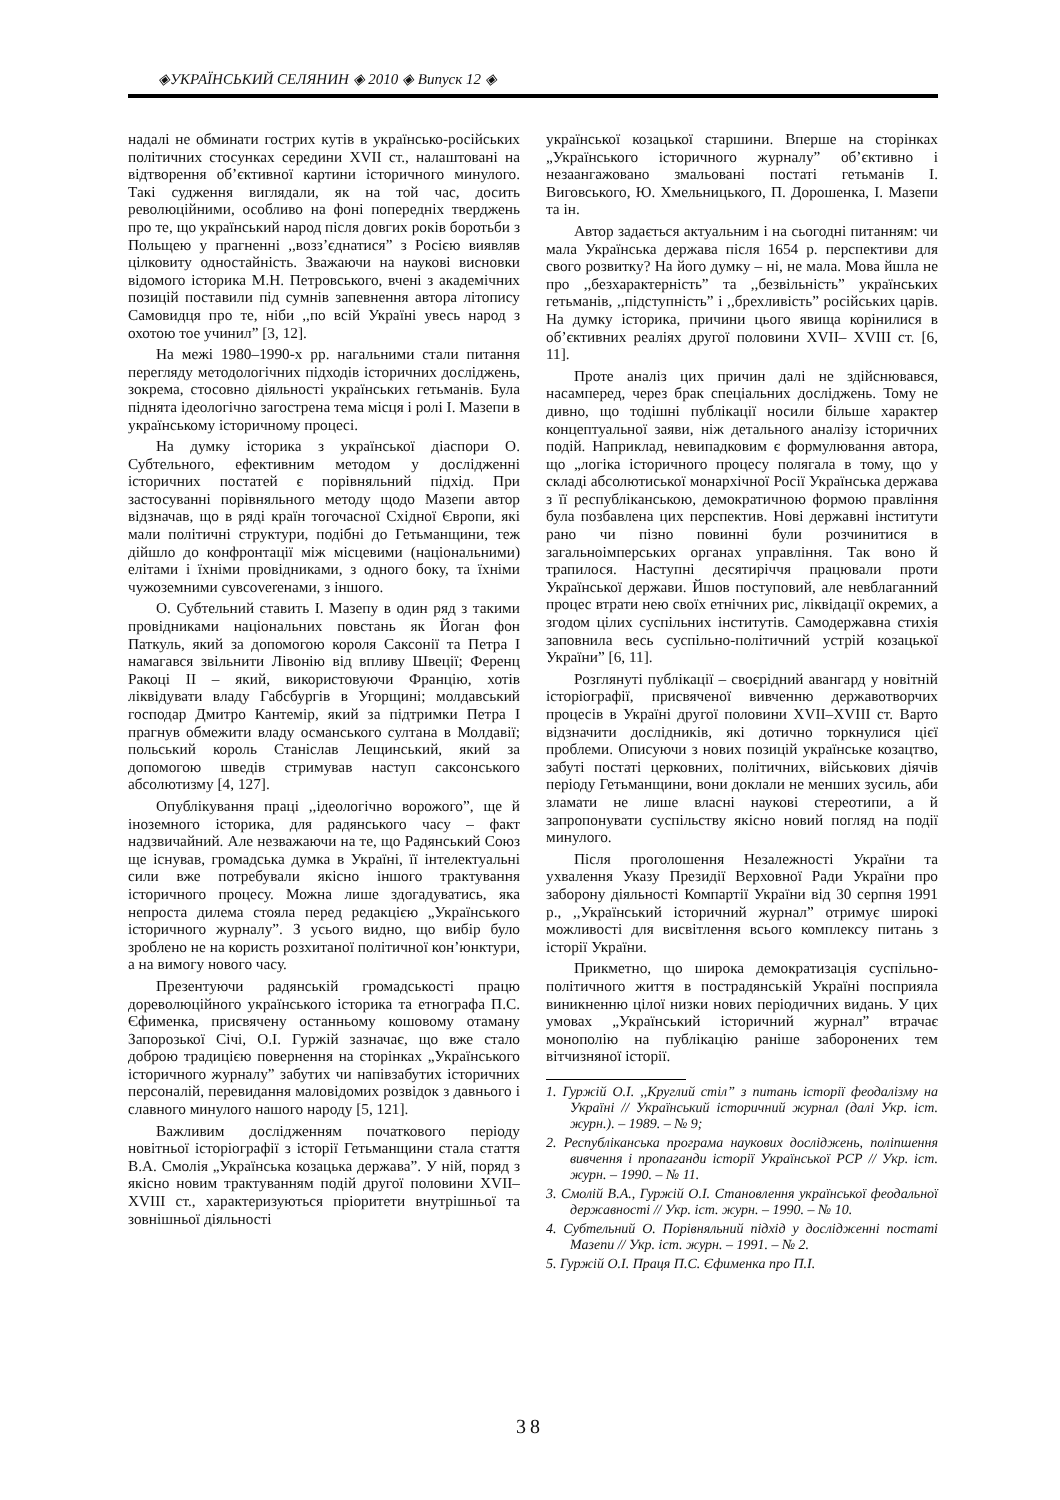◈УКРАЇНСЬКИЙ СЕЛЯНИН ◈ 2010 ◈ Випуск 12 ◈
надалі не обминати гострих кутів в українсько-російських політичних стосунках середини XVII ст., налаштовані на відтворення об’єктивної картини історичного минулого. Такі судження виглядали, як на той час, досить революційними, особливо на фоні попередніх тверджень про те, що український народ після довгих років боротьби з Польщею у прагненні ,,возз’єднатися” з Росією виявляв цілковиту одностайність. Зважаючи на наукові висновки відомого історика М.Н. Петровського, вчені з академічних позицій поставили під сумнів запевнення автора літопису Самовидця про те, ніби ,,по всій Україні увесь народ з охотою тое учинил” [3, 12].
На межі 1980–1990-х рр. нагальними стали питання перегляду методологічних підходів історичних досліджень, зокрема, стосовно діяльності українських гетьманів. Була піднята ідеологічно загострена тема місця і ролі І. Мазепи в українському історичному процесі.
На думку історика з української діаспори О. Субтельного, ефективним методом у дослідженні історичних постатей є порівняльний підхід. При застосуванні порівняльного методу щодо Мазепи автор відзначав, що в ряді країн тогочасної Східної Європи, які мали політичні структури, подібні до Гетьманщини, теж дійшло до конфронтації між місцевими (національними) елітами і їхніми провідниками, з одного боку, та їхніми чужоземними сувcovereнами, з іншого.
О. Субтельний ставить І. Мазепу в один ряд з такими провідниками національних повстань як Йоган фон Паткуль, який за допомогою короля Саксонії та Петра І намагався звільнити Лівонію від впливу Швеції; Ференц Ракоці ІІ – який, використовуючи Францію, хотів ліквідувати владу Габсбургів в Угорщині; молдавський господар Дмитро Кантемір, який за підтримки Петра І прагнув обмежити владу османського султана в Молдавії; польський король Станіслав Лещинський, який за допомогою шведів стримував наступ саксонського абсолютизму [4, 127].
Опублікування праці ,,ідеологічно ворожого”, ще й іноземного історика, для радянського часу – факт надзвичайний. Але незважаючи на те, що Радянський Союз ще існував, громадська думка в Україні, її інтелектуальні сили вже потребували якісно іншого трактування історичного процесу. Можна лише здогадуватись, яка непроста дилема стояла перед редакцією „Українського історичного журналу”. З усього видно, що вибір було зроблено не на користь розхитаної політичної кон’юнктури, а на вимогу нового часу.
Презентуючи радянській громадськості працю дореволюційного українського історика та етнографа П.С. Єфименка, присвячену останньому кошовому отаману Запорозької Січі, О.І. Гуржій зазначає, що вже стало доброю традицією повернення на сторінках „Українського історичного журналу” забутих чи напівзабутих історичних персоналій, перевидання маловідомих розвідок з давнього і славного минулого нашого народу [5, 121].
Важливим дослідженням початкового періоду новітньої історіографії з історії Гетьманщини стала стаття В.А. Смолія „Українська козацька держава”. У ній, поряд з якісно новим трактуванням подій другої половини XVII–XVIII ст., характеризуються пріоритети внутрішньої та зовнішньої діяльності
української козацької старшини. Вперше на сторінках „Українського історичного журналу” об’єктивно і незаангажовано змальовані постаті гетьманів І. Виговського, Ю. Хмельницького, П. Дорошенка, І. Мазепи та ін.
Автор задається актуальним і на сьогодні питанням: чи мала Українська держава після 1654 р. перспективи для свого розвитку? На його думку – ні, не мала. Мова йшла не про ,,безхарактерність” та ,,безвільність” українських гетьманів, ,,підступність” і ,,брехливість” російських царів. На думку історика, причини цього явища корінилися в об’єктивних реаліях другої половини XVII– XVIII ст. [6, 11].
Проте аналіз цих причин далі не здійснювався, насамперед, через брак спеціальних досліджень. Тому не дивно, що тодішні публікації носили більше характер концептуальної заяви, ніж детального аналізу історичних подій. Наприклад, невипадковим є формулювання автора, що „логіка історичного процесу полягала в тому, що у складі абсолютиської монархічної Росії Українська держава з її республіканською, демократичною формою правління була позбавлена цих перспектив. Нові державні інститути рано чи пізно повинні були розчинитися в загальноімперських органах управління. Так воно й трапилося. Наступні десятиріччя працювали проти Української держави. Йшов поступовий, але невблаганний процес втрати нею своїх етнічних рис, ліквідації окремих, а згодом цілих суспільних інститутів. Самодержавна стихія заповнила весь суспільно-політичний устрій козацької України” [6, 11].
Розглянуті публікації – своєрідний авангард у новітній історіографії, присвяченої вивченню державотворчих процесів в Україні другої половини XVII–XVIII ст. Варто відзначити дослідників, які дотично торкнулися цієї проблеми. Описуючи з нових позицій українське козацтво, забуті постаті церковних, політичних, військових діячів періоду Гетьманщини, вони доклали не менших зусиль, аби зламати не лише власні наукові стереотипи, а й запропонувати суспільству якісно новий погляд на події минулого.
Після проголошення Незалежності України та ухвалення Указу Президії Верховної Ради України про заборону діяльності Компартії України від 30 серпня 1991 р., ,,Український історичний журнал” отримує широкі можливості для висвітлення всього комплексу питань з історії України.
Прикметно, що широка демократизація суспільно-політичного життя в пострадянській Україні посприяла виникненню цілої низки нових періодичних видань. У цих умовах „Український історичний журнал” втрачає монополію на публікацію раніше заборонених тем вітчизняної історії.
1. Гуржій О.І. ,,Круглий стіл” з питань історії феодалізму на Україні // Український історичний журнал (далі Укр. іст. журн.). – 1989. – № 9;
2. Республіканська програма наукових досліджень, поліпшення вивчення і пропаганди історії Української РСР // Укр. іст. журн. – 1990. – № 11.
3. Смолій В.А., Гуржій О.І. Становлення української феодальної державності // Укр. іст. журн. – 1990. – № 10.
4. Субтельний О. Порівняльний підхід у дослідженні постаті Мазепи // Укр. іст. журн. – 1991. – № 2.
5. Гуржій О.І. Праця П.С. Єфименка про П.І.
38